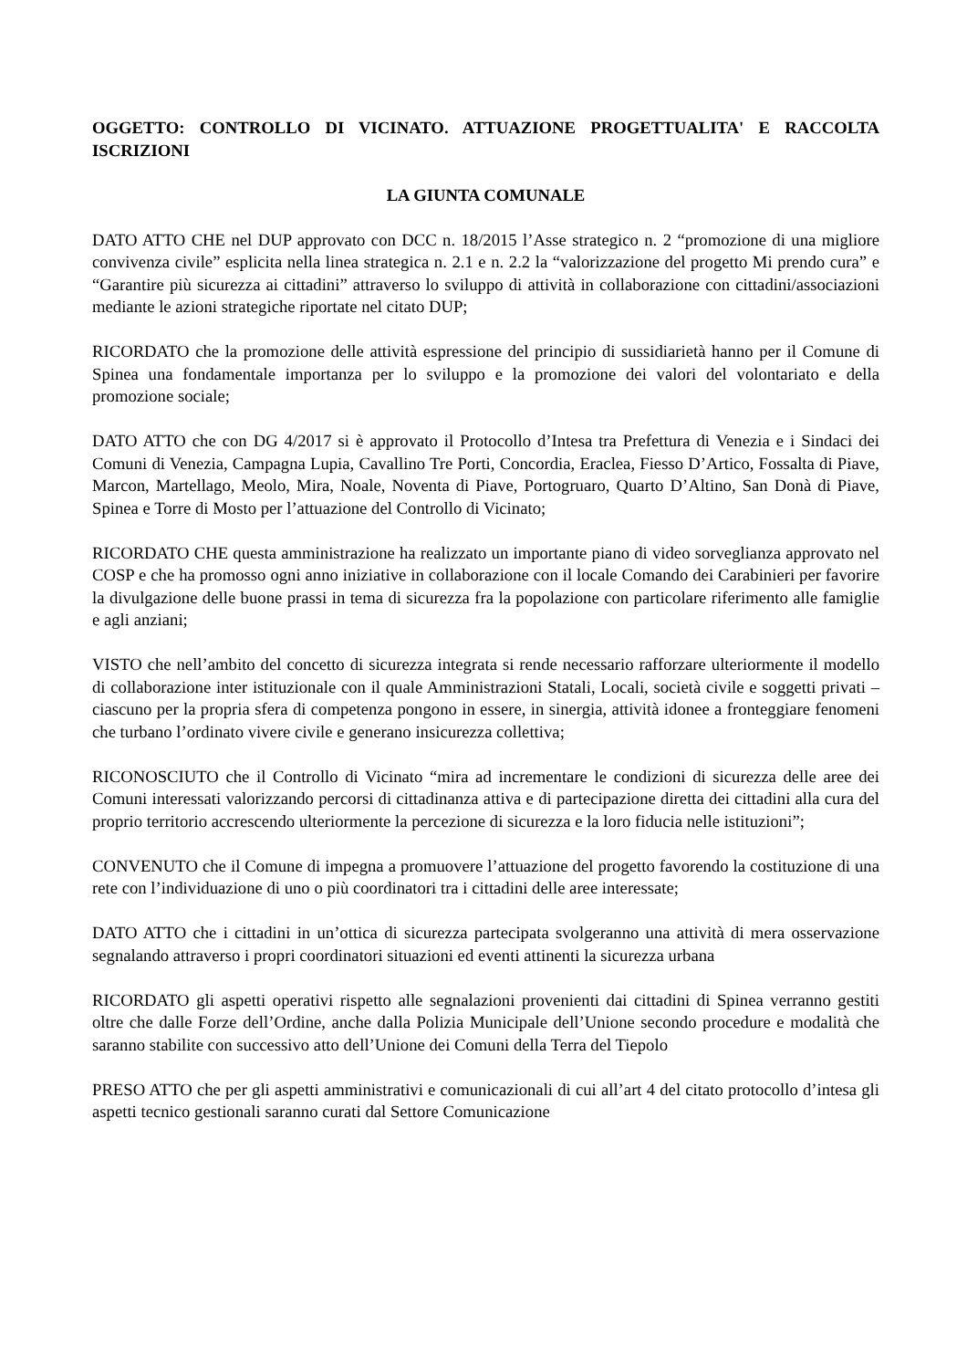OGGETTO: CONTROLLO DI VICINATO. ATTUAZIONE PROGETTUALITA' E RACCOLTA ISCRIZIONI
LA GIUNTA COMUNALE
DATO ATTO CHE nel DUP approvato con DCC n. 18/2015 l’Asse strategico n. 2 “promozione di una migliore convivenza civile” esplicita nella linea strategica n. 2.1 e n. 2.2 la “valorizzazione del progetto Mi prendo cura” e “Garantire più sicurezza ai cittadini” attraverso lo sviluppo di attività in collaborazione con cittadini/associazioni mediante le azioni strategiche riportate nel citato DUP;
RICORDATO che la promozione delle attività espressione del principio di sussidiarietà hanno per il Comune di Spinea una fondamentale importanza per lo sviluppo e la promozione dei valori del volontariato e della promozione sociale;
DATO ATTO che con DG 4/2017 si è approvato il Protocollo d’Intesa tra Prefettura di Venezia e i Sindaci dei Comuni di Venezia, Campagna Lupia, Cavallino Tre Porti, Concordia, Eraclea, Fiesso D’Artico, Fossalta di Piave, Marcon, Martellago, Meolo, Mira, Noale, Noventa di Piave, Portogruaro, Quarto D’Altino, San Donà di Piave, Spinea e Torre di Mosto per l’attuazione del Controllo di Vicinato;
RICORDATO CHE questa amministrazione ha realizzato un importante piano di video sorveglianza approvato nel COSP e che ha promosso ogni anno iniziative in collaborazione con il locale Comando dei Carabinieri per favorire la divulgazione delle buone prassi in tema di sicurezza fra la popolazione con particolare riferimento alle famiglie e agli anziani;
VISTO che nell’ambito del concetto di sicurezza integrata si rende necessario rafforzare ulteriormente il modello di collaborazione inter istituzionale con il quale Amministrazioni Statali, Locali, società civile e soggetti privati – ciascuno per la propria sfera di competenza pongono in essere, in sinergia, attività idonee a fronteggiare fenomeni che turbano l’ordinato vivere civile e generano insicurezza collettiva;
RICONOSCIUTO che il Controllo di Vicinato “mira ad incrementare le condizioni di sicurezza delle aree dei Comuni interessati valorizzando percorsi di cittadinanza attiva e di partecipazione diretta dei cittadini alla cura del proprio territorio accrescendo ulteriormente la percezione di sicurezza e la loro fiducia nelle istituzioni”;
CONVENUTO che il Comune di impegna a promuovere l’attuazione del progetto favorendo la costituzione di una rete con l’individuazione di uno o più coordinatori tra i cittadini delle aree interessate;
DATO ATTO che i cittadini in un’ottica di sicurezza partecipata svolgeranno una attività di mera osservazione segnalando attraverso i propri coordinatori situazioni ed eventi attinenti la sicurezza urbana
RICORDATO gli aspetti operativi rispetto alle segnalazioni provenienti dai cittadini di Spinea verranno gestiti oltre che dalle Forze dell’Ordine, anche dalla Polizia Municipale dell’Unione secondo procedure e modalità che saranno stabilite con successivo atto dell’Unione dei Comuni della Terra del Tiepolo
PRESO ATTO che per gli aspetti amministrativi e comunicazionali di cui all’art 4 del citato protocollo d’intesa gli aspetti tecnico gestionali saranno curati dal Settore Comunicazione